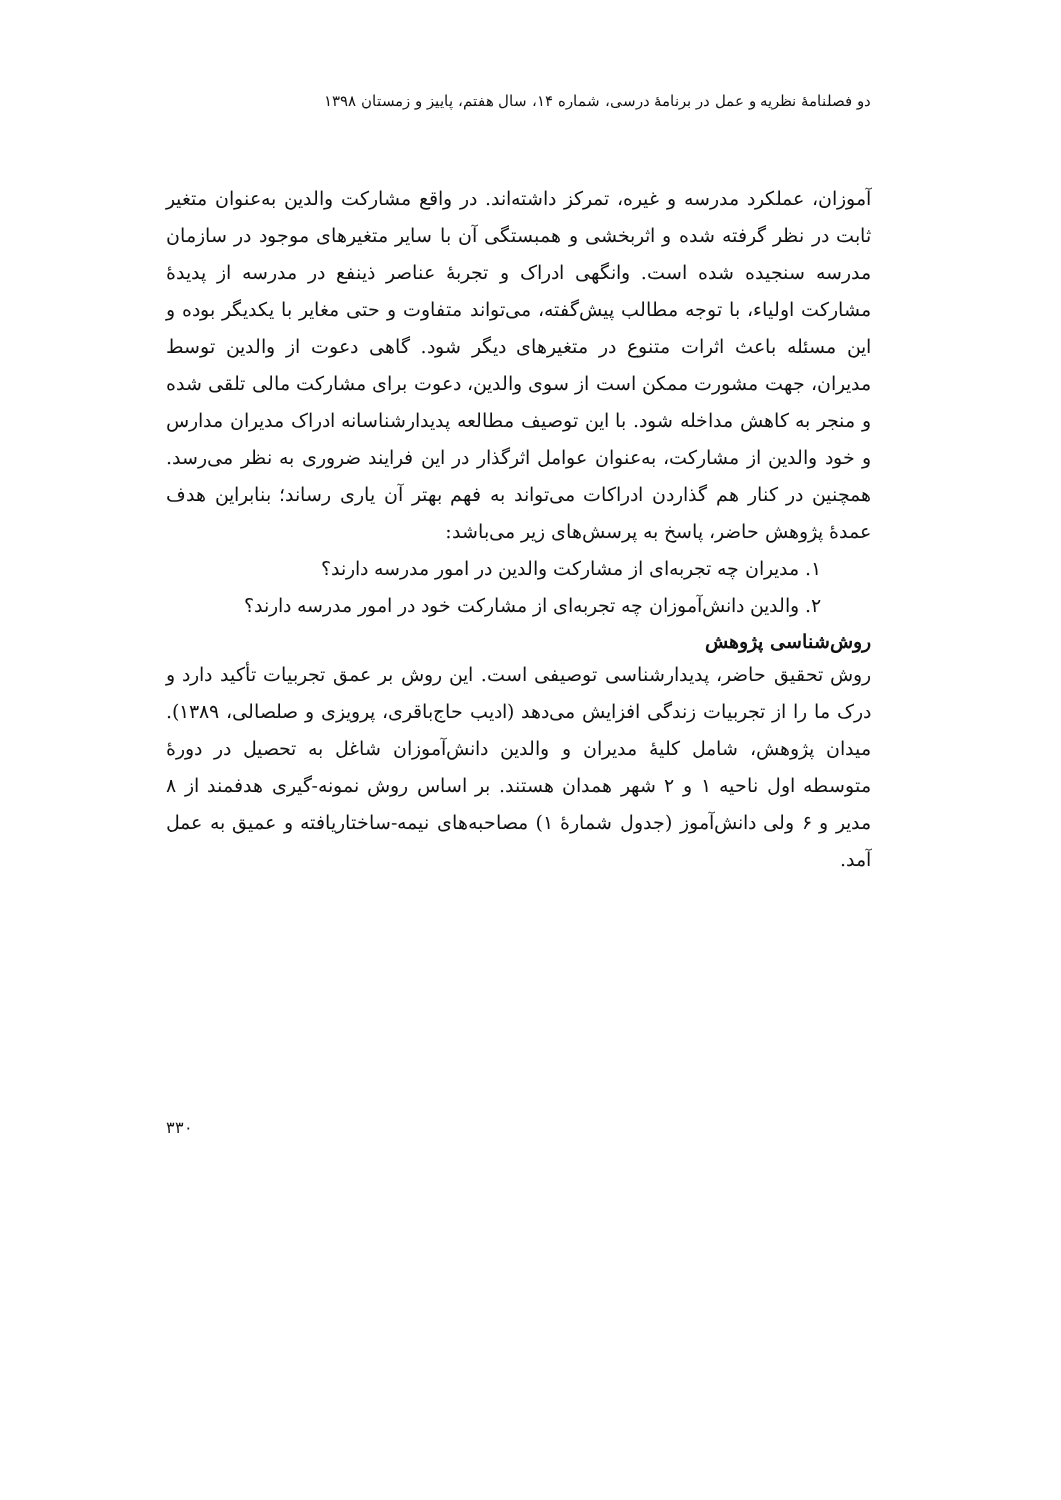دو فصلنامهٔ نظریه و عمل در برنامهٔ درسی، شماره ۱۴، سال هفتم، پاییز و زمستان ۱۳۹۸
آموزان، عملکرد مدرسه و غیره، تمرکز داشته‌اند. در واقع مشارکت والدین به‌عنوان متغیر ثابت در نظر گرفته شده و اثربخشی و همبستگی آن با سایر متغیرهای موجود در سازمان مدرسه سنجیده شده است. وانگهی ادراک و تجربهٔ عناصر ذینفع در مدرسه از پدیدهٔ مشارکت اولیاء، با توجه مطالب پیش‌گفته، می‌تواند متفاوت و حتی مغایر با یکدیگر بوده و این مسئله باعث اثرات متنوع در متغیرهای دیگر شود. گاهی دعوت از والدین توسط مدیران، جهت مشورت ممکن است از سوی والدین، دعوت برای مشارکت مالی تلقی شده و منجر به کاهش مداخله شود. با این توصیف مطالعه پدیدارشناسانه ادراک مدیران مدارس و خود والدین از مشارکت، به‌عنوان عوامل اثرگذار در این فرایند ضروری به نظر می‌رسد. همچنین در کنار هم گذاردن ادراکات می‌تواند به فهم بهتر آن یاری رساند؛ بنابراین هدف عمدهٔ پژوهش حاضر، پاسخ به پرسش‌های زیر می‌باشد:
۱. مدیران چه تجربه‌ای از مشارکت والدین در امور مدرسه دارند؟
۲. والدین دانش‌آموزان چه تجربه‌ای از مشارکت خود در امور مدرسه دارند؟
روش‌شناسی پژوهش
روش تحقیق حاضر، پدیدارشناسی توصیفی است. این روش بر عمق تجربیات تأکید دارد و درک ما را از تجربیات زندگی افزایش می‌دهد (ادیب حاج‌باقری، پرویزی و صلصالی، ۱۳۸۹). میدان پژوهش، شامل کلیهٔ مدیران و والدین دانش‌آموزان شاغل به تحصیل در دورهٔ متوسطه اول ناحیه ۱ و ۲ شهر همدان هستند. بر اساس روش نمونه-گیری هدفمند از ۸ مدیر و ۶ ولی دانش‌آموز (جدول شمارهٔ ۱) مصاحبه‌های نیمه-ساختاریافته و عمیق به عمل آمد.
۳۳۰